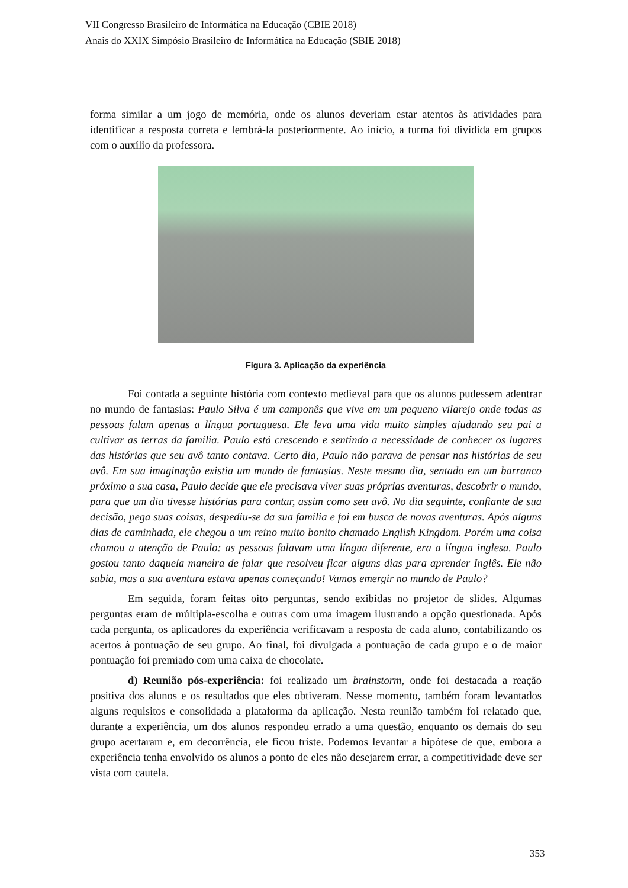VII Congresso Brasileiro de Informática na Educação (CBIE 2018)
Anais do XXIX Simpósio Brasileiro de Informática na Educação (SBIE 2018)
forma similar a um jogo de memória, onde os alunos deveriam estar atentos às atividades para identificar a resposta correta e lembrá-la posteriormente. Ao início, a turma foi dividida em grupos com o auxílio da professora.
Figura 3. Aplicação da experiência
Foi contada a seguinte história com contexto medieval para que os alunos pudessem adentrar no mundo de fantasias: Paulo Silva é um camponês que vive em um pequeno vilarejo onde todas as pessoas falam apenas a língua portuguesa. Ele leva uma vida muito simples ajudando seu pai a cultivar as terras da família. Paulo está crescendo e sentindo a necessidade de conhecer os lugares das histórias que seu avô tanto contava. Certo dia, Paulo não parava de pensar nas histórias de seu avô. Em sua imaginação existia um mundo de fantasias. Neste mesmo dia, sentado em um barranco próximo a sua casa, Paulo decide que ele precisava viver suas próprias aventuras, descobrir o mundo, para que um dia tivesse histórias para contar, assim como seu avô. No dia seguinte, confiante de sua decisão, pega suas coisas, despediu-se da sua família e foi em busca de novas aventuras. Após alguns dias de caminhada, ele chegou a um reino muito bonito chamado English Kingdom. Porém uma coisa chamou a atenção de Paulo: as pessoas falavam uma língua diferente, era a língua inglesa. Paulo gostou tanto daquela maneira de falar que resolveu ficar alguns dias para aprender Inglês. Ele não sabia, mas a sua aventura estava apenas começando! Vamos emergir no mundo de Paulo?
Em seguida, foram feitas oito perguntas, sendo exibidas no projetor de slides. Algumas perguntas eram de múltipla-escolha e outras com uma imagem ilustrando a opção questionada. Após cada pergunta, os aplicadores da experiência verificavam a resposta de cada aluno, contabilizando os acertos à pontuação de seu grupo. Ao final, foi divulgada a pontuação de cada grupo e o de maior pontuação foi premiado com uma caixa de chocolate.
d) Reunião pós-experiência: foi realizado um brainstorm, onde foi destacada a reação positiva dos alunos e os resultados que eles obtiveram. Nesse momento, também foram levantados alguns requisitos e consolidada a plataforma da aplicação. Nesta reunião também foi relatado que, durante a experiência, um dos alunos respondeu errado a uma questão, enquanto os demais do seu grupo acertaram e, em decorrência, ele ficou triste. Podemos levantar a hipótese de que, embora a experiência tenha envolvido os alunos a ponto de eles não desejarem errar, a competitividade deve ser vista com cautela.
353